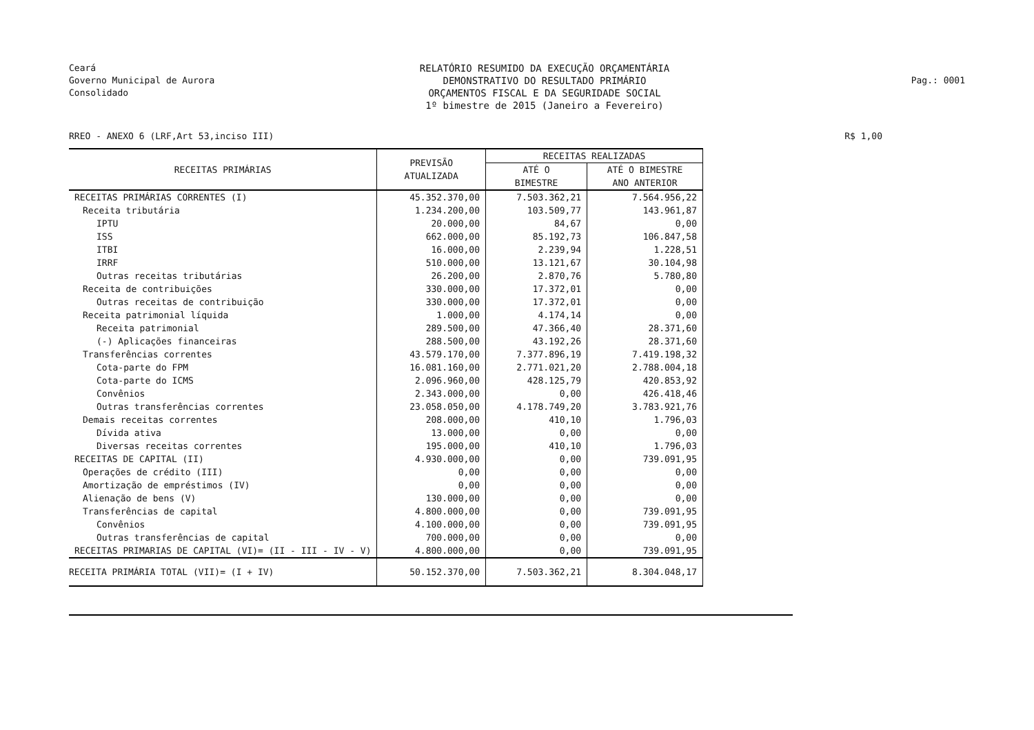Ceará
Governo Municipal de Aurora
Consolidado
RELATÓRIO RESUMIDO DA EXECUÇÃO ORÇAMENTÁRIA
DEMONSTRATIVO DO RESULTADO PRIMÁRIO
ORÇAMENTOS FISCAL E DA SEGURIDADE SOCIAL
1º bimestre de 2015 (Janeiro a Fevereiro)
Pag.: 0001
RREO - ANEXO 6 (LRF,Art 53,inciso III)
R$ 1,00
| RECEITAS PRIMÁRIAS | PREVISÃO ATUALIZADA | RECEITAS REALIZADAS | |
| --- | --- | --- | --- |
| | | ATÉ O BIMESTRE | ATÉ O BIMESTRE ANO ANTERIOR |
| RECEITAS PRIMÁRIAS CORRENTES (I) | 45.352.370,00 | 7.503.362,21 | 7.564.956,22 |
| Receita tributária | 1.234.200,00 | 103.509,77 | 143.961,87 |
| IPTU | 20.000,00 | 84,67 | 0,00 |
| ISS | 662.000,00 | 85.192,73 | 106.847,58 |
| ITBI | 16.000,00 | 2.239,94 | 1.228,51 |
| IRRF | 510.000,00 | 13.121,67 | 30.104,98 |
| Outras receitas tributárias | 26.200,00 | 2.870,76 | 5.780,80 |
| Receita de contribuições | 330.000,00 | 17.372,01 | 0,00 |
| Outras receitas de contribuição | 330.000,00 | 17.372,01 | 0,00 |
| Receita patrimonial líquida | 1.000,00 | 4.174,14 | 0,00 |
| Receita patrimonial | 289.500,00 | 47.366,40 | 28.371,60 |
| (-) Aplicações financeiras | 288.500,00 | 43.192,26 | 28.371,60 |
| Transferências correntes | 43.579.170,00 | 7.377.896,19 | 7.419.198,32 |
| Cota-parte do FPM | 16.081.160,00 | 2.771.021,20 | 2.788.004,18 |
| Cota-parte do ICMS | 2.096.960,00 | 428.125,79 | 420.853,92 |
| Convênios | 2.343.000,00 | 0,00 | 426.418,46 |
| Outras transferências correntes | 23.058.050,00 | 4.178.749,20 | 3.783.921,76 |
| Demais receitas correntes | 208.000,00 | 410,10 | 1.796,03 |
| Dívida ativa | 13.000,00 | 0,00 | 0,00 |
| Diversas receitas correntes | 195.000,00 | 410,10 | 1.796,03 |
| RECEITAS DE CAPITAL (II) | 4.930.000,00 | 0,00 | 739.091,95 |
| Operações de crédito (III) | 0,00 | 0,00 | 0,00 |
| Amortização de empréstimos (IV) | 0,00 | 0,00 | 0,00 |
| Alienação de bens (V) | 130.000,00 | 0,00 | 0,00 |
| Transferências de capital | 4.800.000,00 | 0,00 | 739.091,95 |
| Convênios | 4.100.000,00 | 0,00 | 739.091,95 |
| Outras transferências de capital | 700.000,00 | 0,00 | 0,00 |
| RECEITAS PRIMARIAS DE CAPITAL (VI)= (II - III - IV - V) | 4.800.000,00 | 0,00 | 739.091,95 |
| RECEITA PRIMÁRIA TOTAL (VII)= (I + IV) | 50.152.370,00 | 7.503.362,21 | 8.304.048,17 |